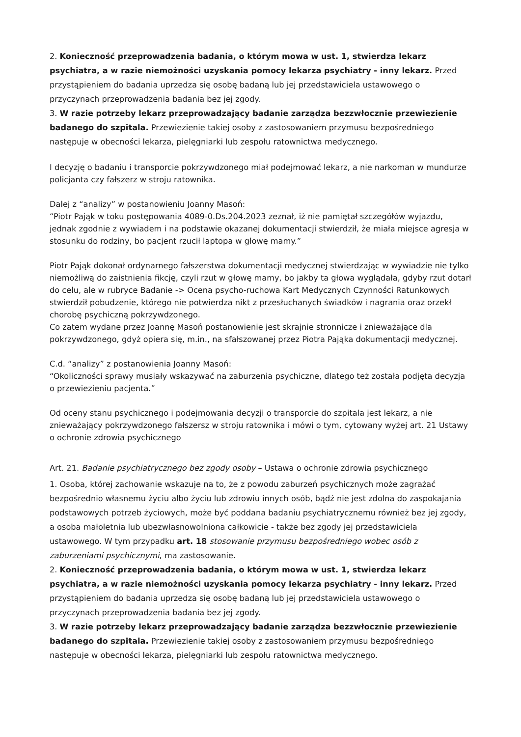2. Konieczność przeprowadzenia badania, o którym mowa w ust. 1, stwierdza lekarz psychiatra, a w razie niemożności uzyskania pomocy lekarza psychiatry - inny lekarz. Przed przystąpieniem do badania uprzedza się osobę badaną lub jej przedstawiciela ustawowego o przyczynach przeprowadzenia badania bez jej zgody.
3. W razie potrzeby lekarz przeprowadzający badanie zarządza bezzwłocznie przewiezienie badanego do szpitala. Przewiezienie takiej osoby z zastosowaniem przymusu bezpośredniego następuje w obecności lekarza, pielęgniarki lub zespołu ratownictwa medycznego.
I decyzję o badaniu i transporcie pokrzywdzonego miał podejmować lekarz, a nie narkoman w mundurze policjanta czy fałszerz w stroju ratownika.
Dalej z “analizy” w postanowieniu Joanny Masoń:
“Piotr Pająk w toku postępowania 4089-0.Ds.204.2023 zeznał, iż nie pamiętał szczegółów wyjazdu, jednak zgodnie z wywiadem i na podstawie okazanej dokumentacji stwierdził, że miała miejsce agresja w stosunku do rodziny, bo pacjent rzucił laptopa w głowę mamy.”
Piotr Pająk dokonał ordynarnego fałszerstwa dokumentacji medycznej stwierdzając w wywiadzie nie tylko niemożliwą do zaistnienia fikcję, czyli rzut w głowę mamy, bo jakby ta głowa wyglądała, gdyby rzut dotarł do celu, ale w rubryce Badanie -> Ocena psycho-ruchowa Kart Medycznych Czynności Ratunkowych stwierdził pobudzenie, którego nie potwierdza nikt z przesłuchanych świadków i nagrania oraz orzekł chorobę psychiczną pokrzywdzonego.
Co zatem wydane przez Joannę Masoń postanowienie jest skrajnie stronnicze i znieważające dla pokrzywdzonego, gdyż opiera się, m.in., na sfałszowanej przez Piotra Pająka dokumentacji medycznej.
C.d. “analizy” z postanowienia Joanny Masoń:
“Okoliczności sprawy musiały wskazywać na zaburzenia psychiczne, dlatego też została podjęta decyzja o przewiezieniu pacjenta.”
Od oceny stanu psychicznego i podejmowania decyzji o transporcie do szpitala jest lekarz, a nie znieważający pokrzywdzonego fałszersz w stroju ratownika i mówi o tym, cytowany wyżej art. 21 Ustawy o ochronie zdrowia psychicznego
Art. 21. Badanie psychiatrycznego bez zgody osoby – Ustawa o ochronie zdrowia psychicznego
1. Osoba, której zachowanie wskazuje na to, że z powodu zaburzeń psychicznych może zagrażać bezpośrednio własnemu życiu albo życiu lub zdrowiu innych osób, bądź nie jest zdolna do zaspokajania podstawowych potrzeb życiowych, może być poddana badaniu psychiatrycznemu również bez jej zgody, a osoba małoletnia lub ubezwłasnowolniona całkowicie - także bez zgody jej przedstawiciela ustawowego. W tym przypadku art. 18 stosowanie przymusu bezpośredniego wobec osób z zaburzeniami psychicznymi, ma zastosowanie.
2. Konieczność przeprowadzenia badania, o którym mowa w ust. 1, stwierdza lekarz psychiatra, a w razie niemożności uzyskania pomocy lekarza psychiatry - inny lekarz. Przed przystąpieniem do badania uprzedza się osobę badaną lub jej przedstawiciela ustawowego o przyczynach przeprowadzenia badania bez jej zgody.
3. W razie potrzeby lekarz przeprowadzający badanie zarządza bezzwłocznie przewiezienie badanego do szpitala. Przewiezienie takiej osoby z zastosowaniem przymusu bezpośredniego następuje w obecności lekarza, pielęgniarki lub zespołu ratownictwa medycznego.